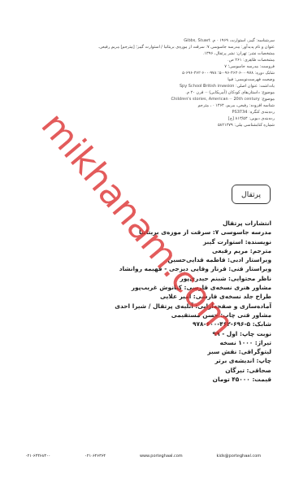سرشناسه: گیبز، استوارت، ۱۹۶۹ - م. Gibbs, Stuart
عنوان و نام پدیدآور: مدرسه جاسوسی ۷: سرقت از موزه‌ی بریتانیا / استوارت گیبز؛ [مترجم] مریم رفیعی.
مشخصات نشر: تهران: نشر پرتقال، ۱۳۹۶.
مشخصات ظاهری: ۲۶۱ ص.
فروست: مدرسه جاسوسی؛ ۷
شابک دوره: ۹۷۸-۶۰۰-۴۶۲-۰۹۶-۵؛ ۹۷۸-۶۰۰-۴۶۲-۶۹۶-۵
وضعیت فهرست‌نویسی: فیپا
یادداشت: عنوان اصلی: Spy School British invasion
موضوع: داستان‌های کودکان (آمریکایی) -- قرن ۲۰ م.
موضوع: Children's stories, American -- 20th century
شناسه افزوده: رفیعی، مریم، ۱۳۶۴ - ، مترجم
رده‌بندی کنگره: PS3734
رده‌بندی دیویی: ۸۱۳/۵۴ [ج]
شماره کتابشناسی ملی: ۵۸۲۱۲۷۹
پرتقال
انتشارات پرتقال
مدرسه جاسوسی ۷: سرقت از موزه‌ی بریتانیا
نویسنده: استوارت گیبز
مترجم: مریم رفیعی
ویراستار ادبی: فاطمه فدایی‌حسین
ویراستار فنی: فرناز وفایی دیزجی - فهیمه روانشاد
ناظر محتوایی: شبنم حیدری‌پور
مشاور هنری نسخه‌ی فارسی: کیانوش غریب‌پور
طراح جلد نسخه‌ی فارسی: امیر علایی
آماده‌سازی و صفحه‌آرایی: آتلیه‌ی پرتقال / شیرا احدی
مشاور فنی چاپ: حسن مستقیمی
شابک: ۵-۶۹۶-۴۶۲-۶۰۰-۹۷۸
نوبت چاپ: اول - ۹۹
تیراژ: ۱۰۰۰ نسخه
لیتوگرافی: نقش سبز
چاپ: اندیشه‌ی برتر
صحافی: تیرگان
قیمت: ۴۵۰۰۰ تومان
۰۲۱-۶۴۴۶۸۳۰۰ ۰۲۱-۶۴۶۳۶۴ www.porteghaal.com kids@porteghaal.com
mikhanam.com